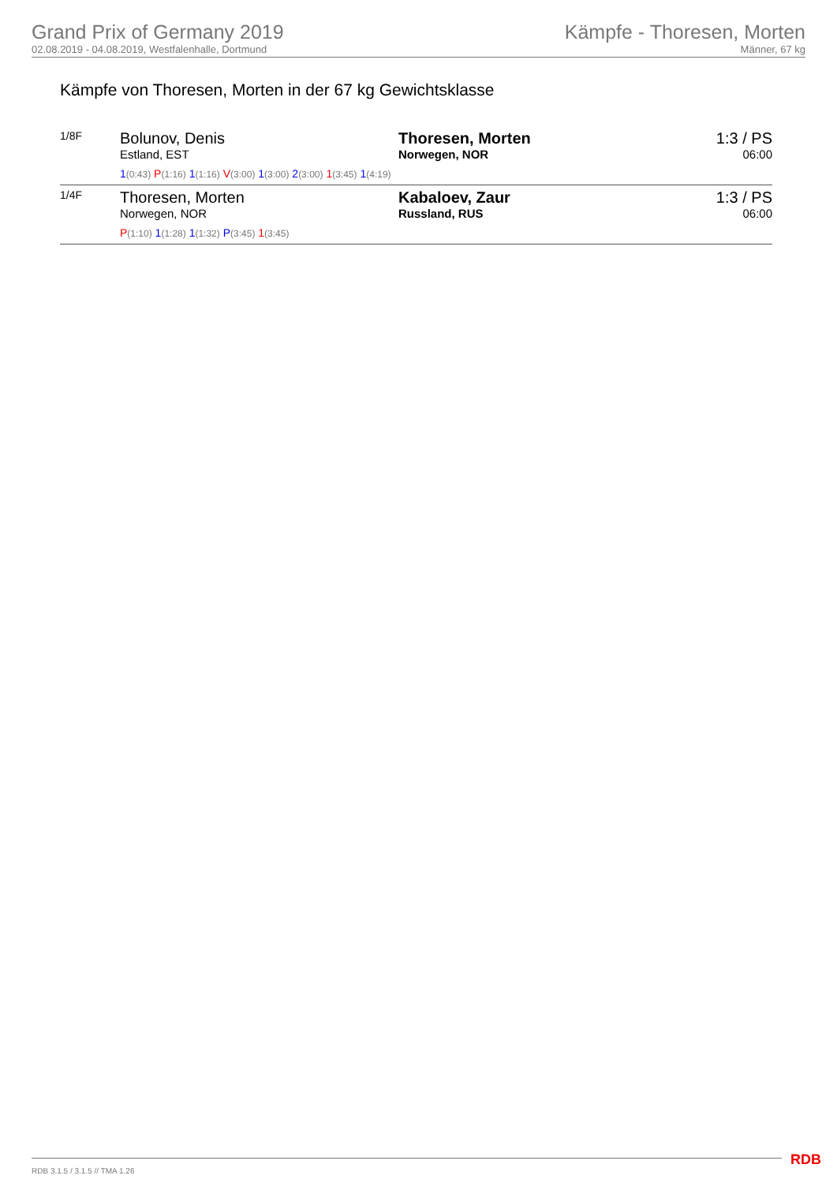Grand Prix of Germany 2019
02.08.2019 - 04.08.2019, Westfalenhalle, Dortmund
Kämpfe - Thoresen, Morten
Männer, 67 kg
Kämpfe von Thoresen, Morten in der 67 kg Gewichtsklasse
| 1/8F | Bolunov, Denis Estland, EST | Thoresen, Morten Norwegen, NOR | 1:3 / PS 06:00 |
| | 1 (0:43) P (1:16) 1 (1:16) V (3:00) 1 (3:00) 2 (3:00) 1 (3:45) 1 (4:19) | | |
| 1/4F | Thoresen, Morten Norwegen, NOR | Kabaloev, Zaur Russland, RUS | 1:3 / PS 06:00 |
| | P (1:10) 1 (1:28) 1 (1:32) P (3:45) 1 (3:45) | | |
RDB 3.1.5 / 3.1.5 // TMA 1.26 RDB